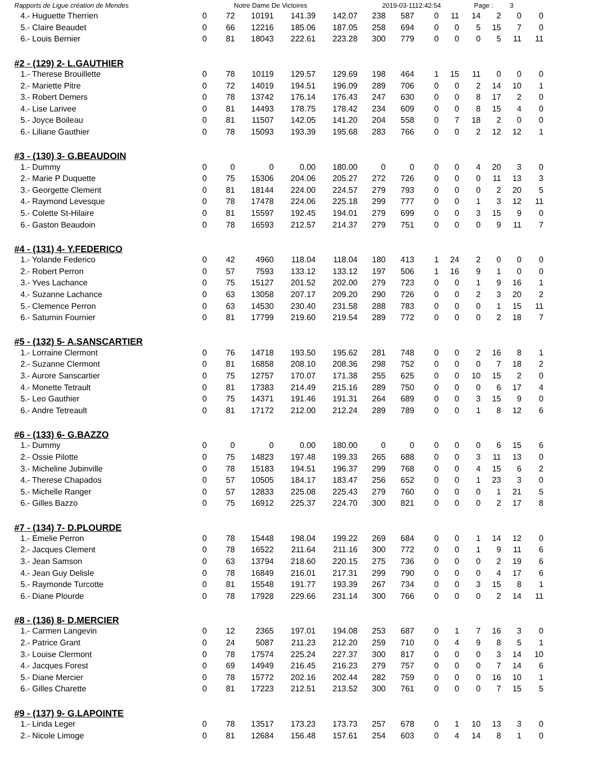Rapports de Ligue création de Mendes Notre Dame De Victoires 2019-03-1112:42:54 Page : 3
| 4.- Huguette Therrien | 0 | 72 | 10191 | 141.39 | 142.07 | 238 | 587 | 0 | 11 | 14 | 2 | 0 | 0 |
| 5.- Claire Beaudet | 0 | 66 | 12216 | 185.06 | 187.05 | 258 | 694 | 0 | 0 | 5 | 15 | 7 | 0 |
| 6.- Louis Bernier | 0 | 81 | 18043 | 222.61 | 223.28 | 300 | 779 | 0 | 0 | 0 | 5 | 11 | 11 |
#2 - (129) 2- L.GAUTHIER
| 1.- Therese Brouillette | 0 | 78 | 10119 | 129.57 | 129.69 | 198 | 464 | 1 | 15 | 11 | 0 | 0 | 0 |
| 2.- Mariette Pitre | 0 | 72 | 14019 | 194.51 | 196.09 | 289 | 706 | 0 | 0 | 2 | 14 | 10 | 1 |
| 3.- Robert Demers | 0 | 78 | 13742 | 176.14 | 176.43 | 247 | 630 | 0 | 0 | 8 | 17 | 2 | 0 |
| 4.- Lise Larivee | 0 | 81 | 14493 | 178.75 | 178.42 | 234 | 609 | 0 | 0 | 8 | 15 | 4 | 0 |
| 5.- Joyce Boileau | 0 | 81 | 11507 | 142.05 | 141.20 | 204 | 558 | 0 | 7 | 18 | 2 | 0 | 0 |
| 6.- Liliane Gauthier | 0 | 78 | 15093 | 193.39 | 195.68 | 283 | 766 | 0 | 0 | 2 | 12 | 12 | 1 |
#3 - (130) 3- G.BEAUDOIN
| 1.- Dummy | 0 | 0 | 0 | 0.00 | 180.00 | 0 | 0 | 0 | 0 | 4 | 20 | 3 | 0 |
| 2.- Marie P Duquette | 0 | 75 | 15306 | 204.06 | 205.27 | 272 | 726 | 0 | 0 | 0 | 11 | 13 | 3 |
| 3.- Georgette Clement | 0 | 81 | 18144 | 224.00 | 224.57 | 279 | 793 | 0 | 0 | 0 | 2 | 20 | 5 |
| 4.- Raymond Levesque | 0 | 78 | 17478 | 224.06 | 225.18 | 299 | 777 | 0 | 0 | 1 | 3 | 12 | 11 |
| 5.- Colette St-Hilaire | 0 | 81 | 15597 | 192.45 | 194.01 | 279 | 699 | 0 | 0 | 3 | 15 | 9 | 0 |
| 6.- Gaston Beaudoin | 0 | 78 | 16593 | 212.57 | 214.37 | 279 | 751 | 0 | 0 | 0 | 9 | 11 | 7 |
#4 - (131) 4- Y.FEDERICO
| 1.- Yolande Federico | 0 | 42 | 4960 | 118.04 | 118.04 | 180 | 413 | 1 | 24 | 2 | 0 | 0 | 0 |
| 2.- Robert Perron | 0 | 57 | 7593 | 133.12 | 133.12 | 197 | 506 | 1 | 16 | 9 | 1 | 0 | 0 |
| 3.- Yves Lachance | 0 | 75 | 15127 | 201.52 | 202.00 | 279 | 723 | 0 | 0 | 1 | 9 | 16 | 1 |
| 4.- Suzanne Lachance | 0 | 63 | 13058 | 207.17 | 209.20 | 290 | 726 | 0 | 0 | 2 | 3 | 20 | 2 |
| 5.- Clemence Perron | 0 | 63 | 14530 | 230.40 | 231.58 | 288 | 783 | 0 | 0 | 0 | 1 | 15 | 11 |
| 6.- Saturnin Fournier | 0 | 81 | 17799 | 219.60 | 219.54 | 289 | 772 | 0 | 0 | 0 | 2 | 18 | 7 |
#5 - (132) 5- A.SANSCARTIER
| 1.- Lorraine Clermont | 0 | 76 | 14718 | 193.50 | 195.62 | 281 | 748 | 0 | 0 | 2 | 16 | 8 | 1 |
| 2.- Suzanne Clermont | 0 | 81 | 16858 | 208.10 | 208.36 | 298 | 752 | 0 | 0 | 0 | 7 | 18 | 2 |
| 3.- Aurore Sanscartier | 0 | 75 | 12757 | 170.07 | 171.38 | 255 | 625 | 0 | 0 | 10 | 15 | 2 | 0 |
| 4.- Monette Tetrault | 0 | 81 | 17383 | 214.49 | 215.16 | 289 | 750 | 0 | 0 | 0 | 6 | 17 | 4 |
| 5.- Leo Gauthier | 0 | 75 | 14371 | 191.46 | 191.31 | 264 | 689 | 0 | 0 | 3 | 15 | 9 | 0 |
| 6.- Andre Tetreault | 0 | 81 | 17172 | 212.00 | 212.24 | 289 | 789 | 0 | 0 | 1 | 8 | 12 | 6 |
#6 - (133) 6- G.BAZZO
| 1.- Dummy | 0 | 0 | 0 | 0.00 | 180.00 | 0 | 0 | 0 | 0 | 0 | 6 | 15 | 6 |
| 2.- Ossie Pilotte | 0 | 75 | 14823 | 197.48 | 199.33 | 265 | 688 | 0 | 0 | 3 | 11 | 13 | 0 |
| 3.- Micheline Jubinville | 0 | 78 | 15183 | 194.51 | 196.37 | 299 | 768 | 0 | 0 | 4 | 15 | 6 | 2 |
| 4.- Therese Chapados | 0 | 57 | 10505 | 184.17 | 183.47 | 256 | 652 | 0 | 0 | 1 | 23 | 3 | 0 |
| 5.- Michelle Ranger | 0 | 57 | 12833 | 225.08 | 225.43 | 279 | 760 | 0 | 0 | 0 | 1 | 21 | 5 |
| 6.- Gilles Bazzo | 0 | 75 | 16912 | 225.37 | 224.70 | 300 | 821 | 0 | 0 | 0 | 2 | 17 | 8 |
#7 - (134) 7- D.PLOURDE
| 1.- Emelie Perron | 0 | 78 | 15448 | 198.04 | 199.22 | 269 | 684 | 0 | 0 | 1 | 14 | 12 | 0 |
| 2.- Jacques Clement | 0 | 78 | 16522 | 211.64 | 211.16 | 300 | 772 | 0 | 0 | 1 | 9 | 11 | 6 |
| 3.- Jean Samson | 0 | 63 | 13794 | 218.60 | 220.15 | 275 | 736 | 0 | 0 | 0 | 2 | 19 | 6 |
| 4.- Jean Guy Delisle | 0 | 78 | 16849 | 216.01 | 217.31 | 299 | 790 | 0 | 0 | 0 | 4 | 17 | 6 |
| 5.- Raymonde Turcotte | 0 | 81 | 15548 | 191.77 | 193.39 | 267 | 734 | 0 | 0 | 3 | 15 | 8 | 1 |
| 6.- Diane Plourde | 0 | 78 | 17928 | 229.66 | 231.14 | 300 | 766 | 0 | 0 | 0 | 2 | 14 | 11 |
#8 - (136) 8- D.MERCIER
| 1.- Carmen Langevin | 0 | 12 | 2365 | 197.01 | 194.08 | 253 | 687 | 0 | 1 | 7 | 16 | 3 | 0 |
| 2.- Patrice Grant | 0 | 24 | 5087 | 211.23 | 212.20 | 259 | 710 | 0 | 4 | 9 | 8 | 5 | 1 |
| 3.- Louise Clermont | 0 | 78 | 17574 | 225.24 | 227.37 | 300 | 817 | 0 | 0 | 0 | 3 | 14 | 10 |
| 4.- Jacques Forest | 0 | 69 | 14949 | 216.45 | 216.23 | 279 | 757 | 0 | 0 | 0 | 7 | 14 | 6 |
| 5.- Diane Mercier | 0 | 78 | 15772 | 202.16 | 202.44 | 282 | 759 | 0 | 0 | 0 | 16 | 10 | 1 |
| 6.- Gilles Charette | 0 | 81 | 17223 | 212.51 | 213.52 | 300 | 761 | 0 | 0 | 0 | 7 | 15 | 5 |
#9 - (137) 9- G.LAPOINTE
| 1.- Linda Leger | 0 | 78 | 13517 | 173.23 | 173.73 | 257 | 678 | 0 | 1 | 10 | 13 | 3 | 0 |
| 2.- Nicole Limoge | 0 | 81 | 12684 | 156.48 | 157.61 | 254 | 603 | 0 | 4 | 14 | 8 | 1 | 0 |